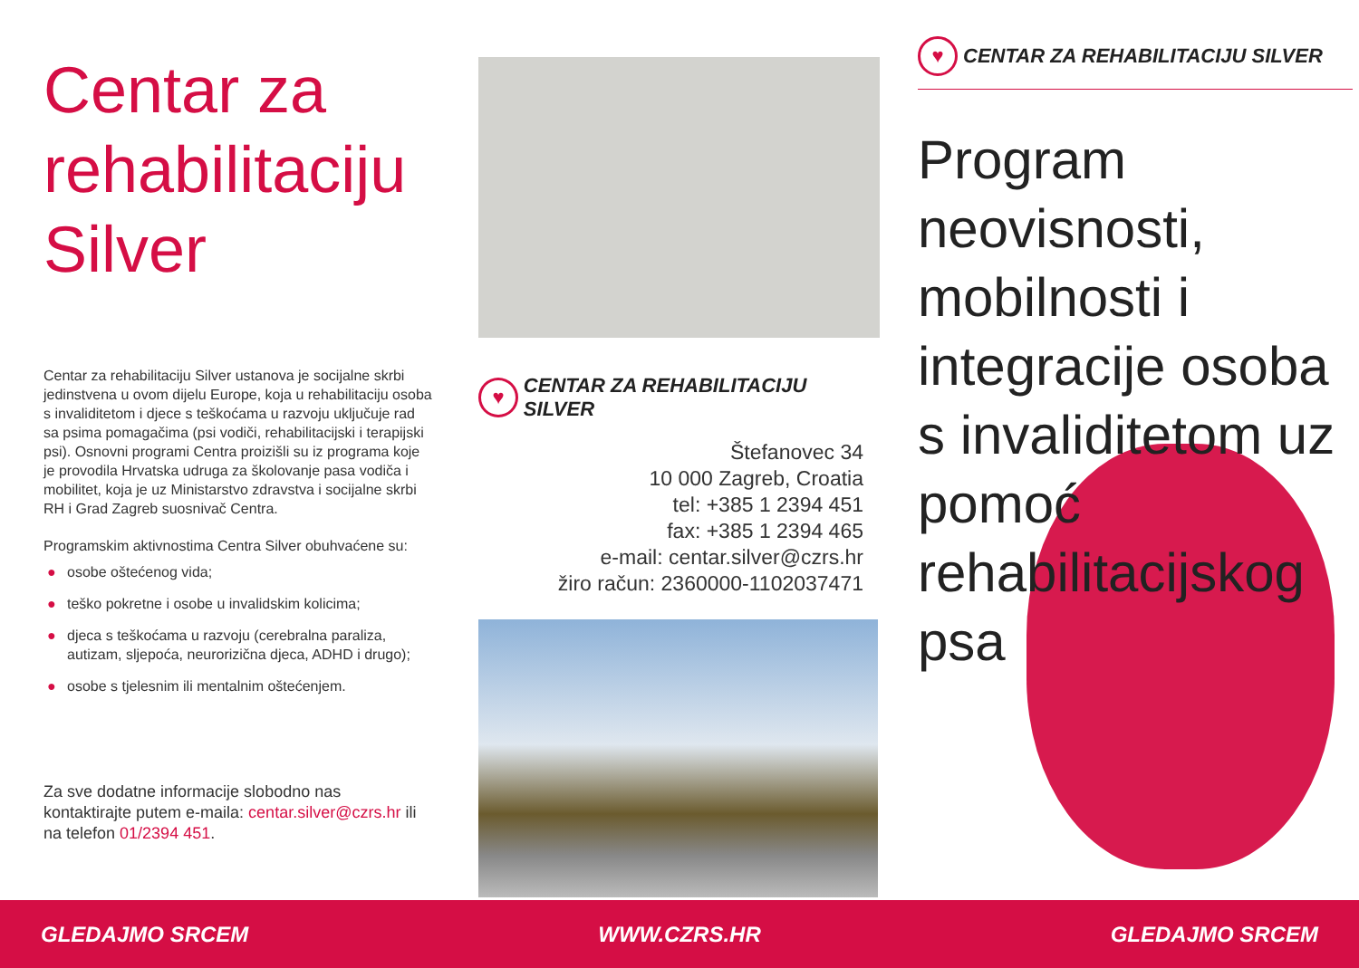Centar za rehabilitaciju Silver
Centar za rehabilitaciju Silver ustanova je socijalne skrbi jedinstvena u ovom dijelu Europe, koja u rehabilitaciju osoba s invaliditetom i djece s teškoćama u razvoju uključuje rad sa psima pomagačima (psi vodiči, rehabilitacijski i terapijski psi). Osnovni programi Centra proizišli su iz programa koje je provodila Hrvatska udruga za školovanje pasa vodiča i mobilitet, koja je uz Ministarstvo zdravstva i socijalne skrbi RH i Grad Zagreb suosnivač Centra.
Programskim aktivnostima Centra Silver obuhvaćene su:
● osobe oštećenog vida;
● teško pokretne i osobe u invalidskim kolicima;
● djeca s teškoćama u razvoju (cerebralna paraliza, autizam, sljepoća, neurorizična djeca, ADHD i drugo);
● osobe s tjelesnim ili mentalnim oštećenjem.
Za sve dodatne informacije slobodno nas kontaktirajte putem e-maila: centar.silver@czrs.hr ili na telefon 01/2394 451.
♥
CENTAR ZA REHABILITACIJU SILVER
Štefanovec 34
10 000 Zagreb, Croatia
tel: +385 1 2394 451
fax: +385 1 2394 465
e-mail: centar.silver@czrs.hr
žiro račun: 2360000-1102037471
♥
CENTAR ZA REHABILITACIJU SILVER
Program neovisnosti, mobilnosti i integracije osoba s invaliditetom uz pomoć rehabilitacijskog psa
GLEDAJMO SRCEM WWW.CZRS.HR GLEDAJMO SRCEM